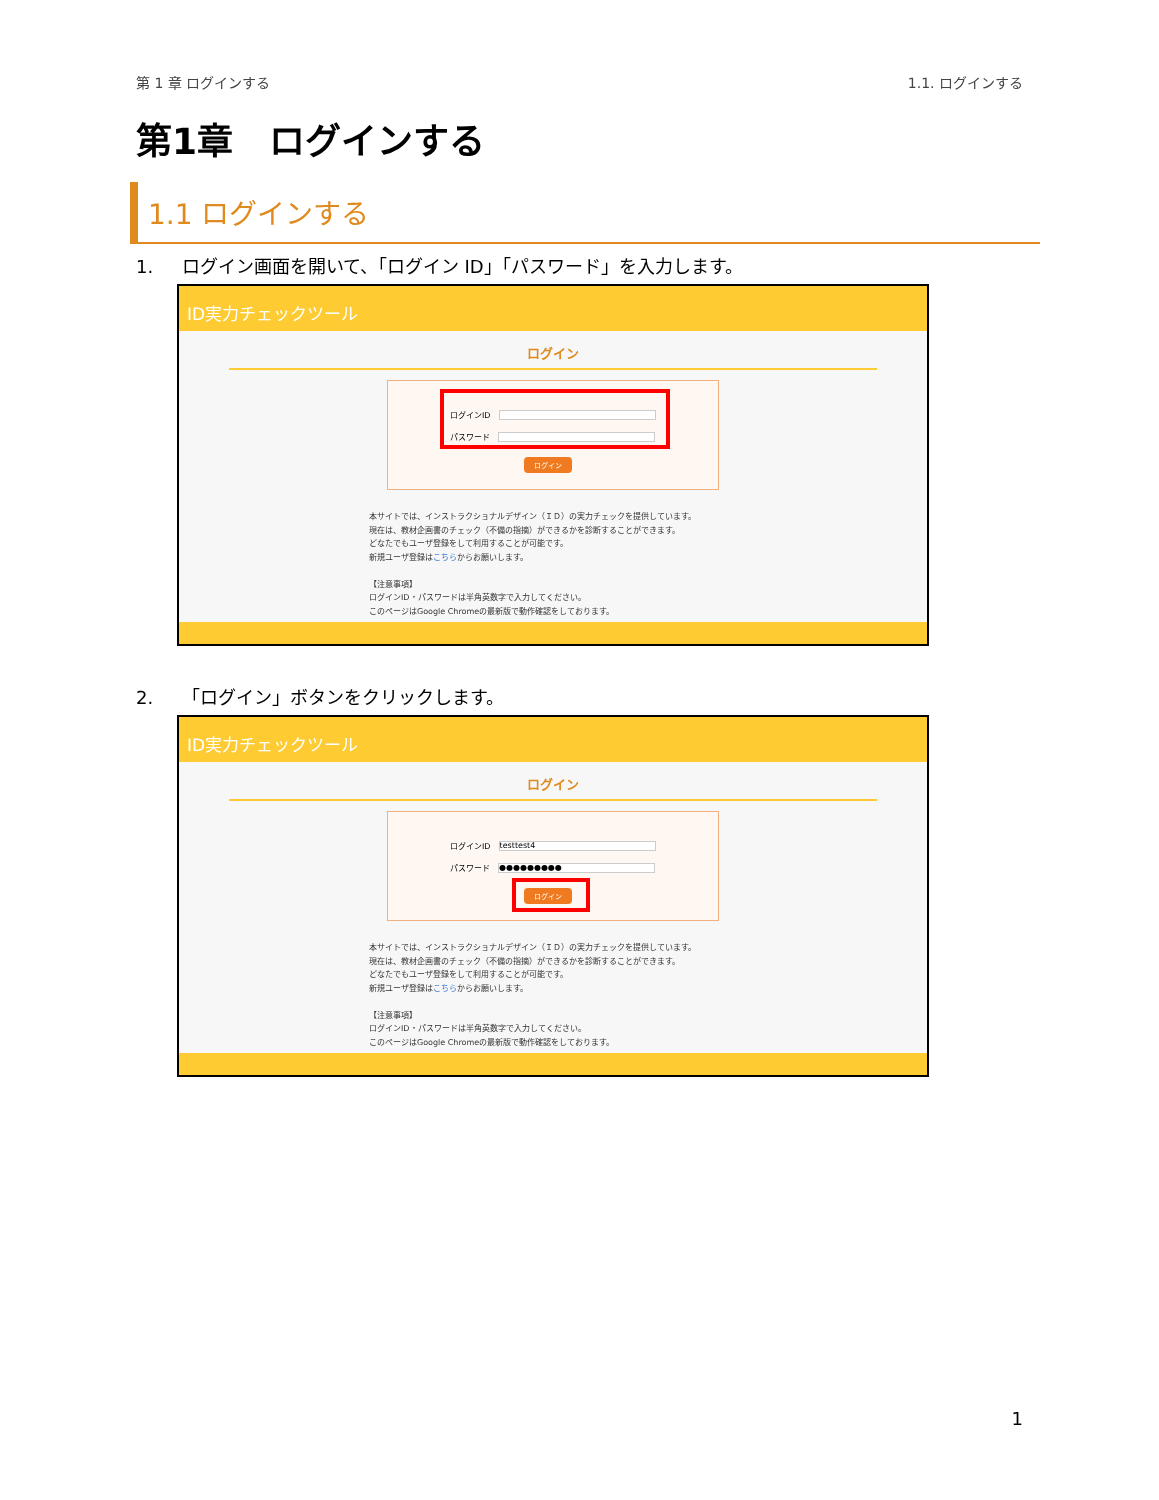第 1 章 ログインする 1.1. ログインする
第1章　ログインする
1.1 ログインする
1. ログイン画面を開いて、「ログイン ID」「パスワード」を入力します。
ID実力チェックツール
ログイン
ログインID
パスワード
ログイン
本サイトでは、インストラクショナルデザイン（ＩＤ）の実力チェックを提供しています。
現在は、教材企画書のチェック（不備の指摘）ができるかを診断することができます。
どなたでもユーザ登録をして利用することが可能です。
新規ユーザ登録はこちらからお願いします。
【注意事項】
ログインID・パスワードは半角英数字で入力してください。
このページはGoogle Chromeの最新版で動作確認をしております。
2. 「ログイン」ボタンをクリックします。
ID実力チェックツール
ログイン
ログインID testtest4
パスワード ●●●●●●●●●
ログイン
本サイトでは、インストラクショナルデザイン（ＩＤ）の実力チェックを提供しています。
現在は、教材企画書のチェック（不備の指摘）ができるかを診断することができます。
どなたでもユーザ登録をして利用することが可能です。
新規ユーザ登録はこちらからお願いします。
【注意事項】
ログインID・パスワードは半角英数字で入力してください。
このページはGoogle Chromeの最新版で動作確認をしております。
1